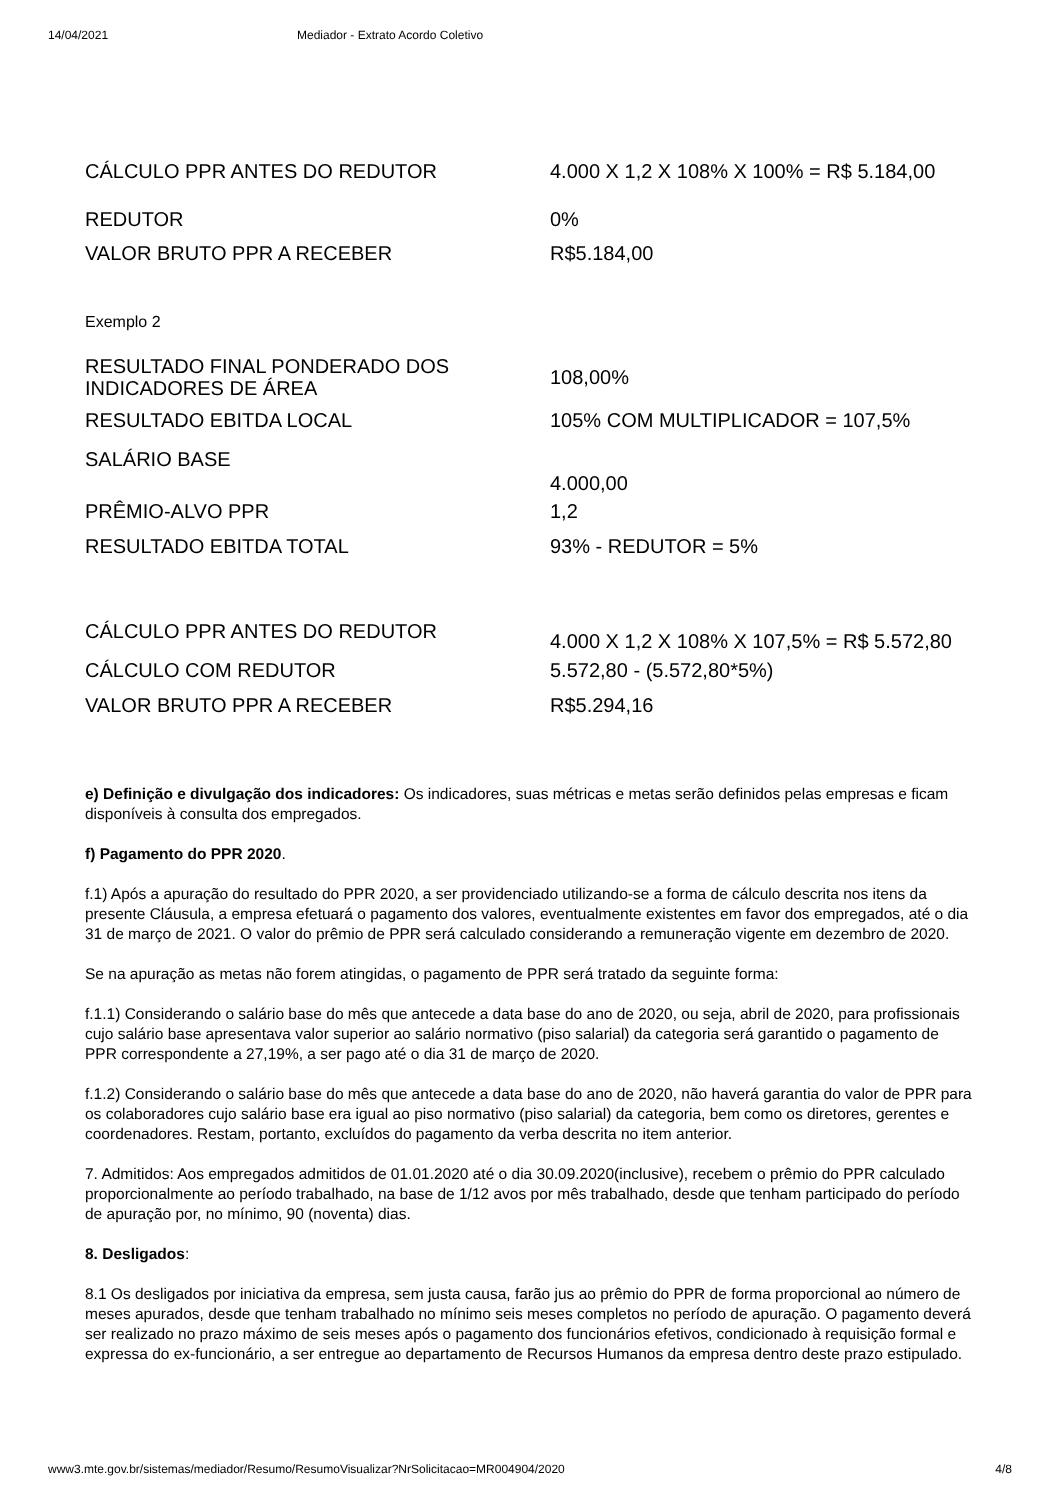14/04/2021 Mediador - Extrato Acordo Coletivo
| CÁLCULO PPR ANTES DO REDUTOR | 4.000 X 1,2 X 108% X 100% = R$ 5.184,00 |
| REDUTOR | 0% |
| VALOR BRUTO PPR A RECEBER | R$5.184,00 |
Exemplo 2
| RESULTADO FINAL PONDERADO DOS INDICADORES DE ÁREA | 108,00% |
| RESULTADO EBITDA LOCAL | 105% COM MULTIPLICADOR = 107,5% |
| SALÁRIO BASE | 4.000,00 |
| PRÊMIO-ALVO PPR | 1,2 |
| RESULTADO EBITDA TOTAL | 93% - REDUTOR = 5% |
| CÁLCULO PPR ANTES DO REDUTOR | 4.000 X 1,2 X 108% X 107,5% = R$ 5.572,80 |
| CÁLCULO COM REDUTOR | 5.572,80 - (5.572,80*5%) |
| VALOR BRUTO PPR A RECEBER | R$5.294,16 |
e) Definição e divulgação dos indicadores: Os indicadores, suas métricas e metas serão definidos pelas empresas e ficam disponíveis à consulta dos empregados.
f) Pagamento do PPR 2020.
f.1) Após a apuração do resultado do PPR 2020, a ser providenciado utilizando-se a forma de cálculo descrita nos itens da presente Cláusula, a empresa efetuará o pagamento dos valores, eventualmente existentes em favor dos empregados, até o dia 31 de março de 2021. O valor do prêmio de PPR será calculado considerando a remuneração vigente em dezembro de 2020.
Se na apuração as metas não forem atingidas, o pagamento de PPR será tratado da seguinte forma:
f.1.1) Considerando o salário base do mês que antecede a data base do ano de 2020, ou seja, abril de 2020, para profissionais cujo salário base apresentava valor superior ao salário normativo (piso salarial) da categoria será garantido o pagamento de PPR correspondente a 27,19%, a ser pago até o dia 31 de março de 2020.
f.1.2) Considerando o salário base do mês que antecede a data base do ano de 2020, não haverá garantia do valor de PPR para os colaboradores cujo salário base era igual ao piso normativo (piso salarial) da categoria, bem como os diretores, gerentes e coordenadores. Restam, portanto, excluídos do pagamento da verba descrita no item anterior.
7. Admitidos: Aos empregados admitidos de 01.01.2020 até o dia 30.09.2020(inclusive), recebem o prêmio do PPR calculado proporcionalmente ao período trabalhado, na base de 1/12 avos por mês trabalhado, desde que tenham participado do período de apuração por, no mínimo, 90 (noventa) dias.
8. Desligados:
8.1 Os desligados por iniciativa da empresa, sem justa causa, farão jus ao prêmio do PPR de forma proporcional ao número de meses apurados, desde que tenham trabalhado no mínimo seis meses completos no período de apuração. O pagamento deverá ser realizado no prazo máximo de seis meses após o pagamento dos funcionários efetivos, condicionado à requisição formal e expressa do ex-funcionário, a ser entregue ao departamento de Recursos Humanos da empresa dentro deste prazo estipulado.
www3.mte.gov.br/sistemas/mediador/Resumo/ResumoVisualizar?NrSolicitacao=MR004904/2020 4/8